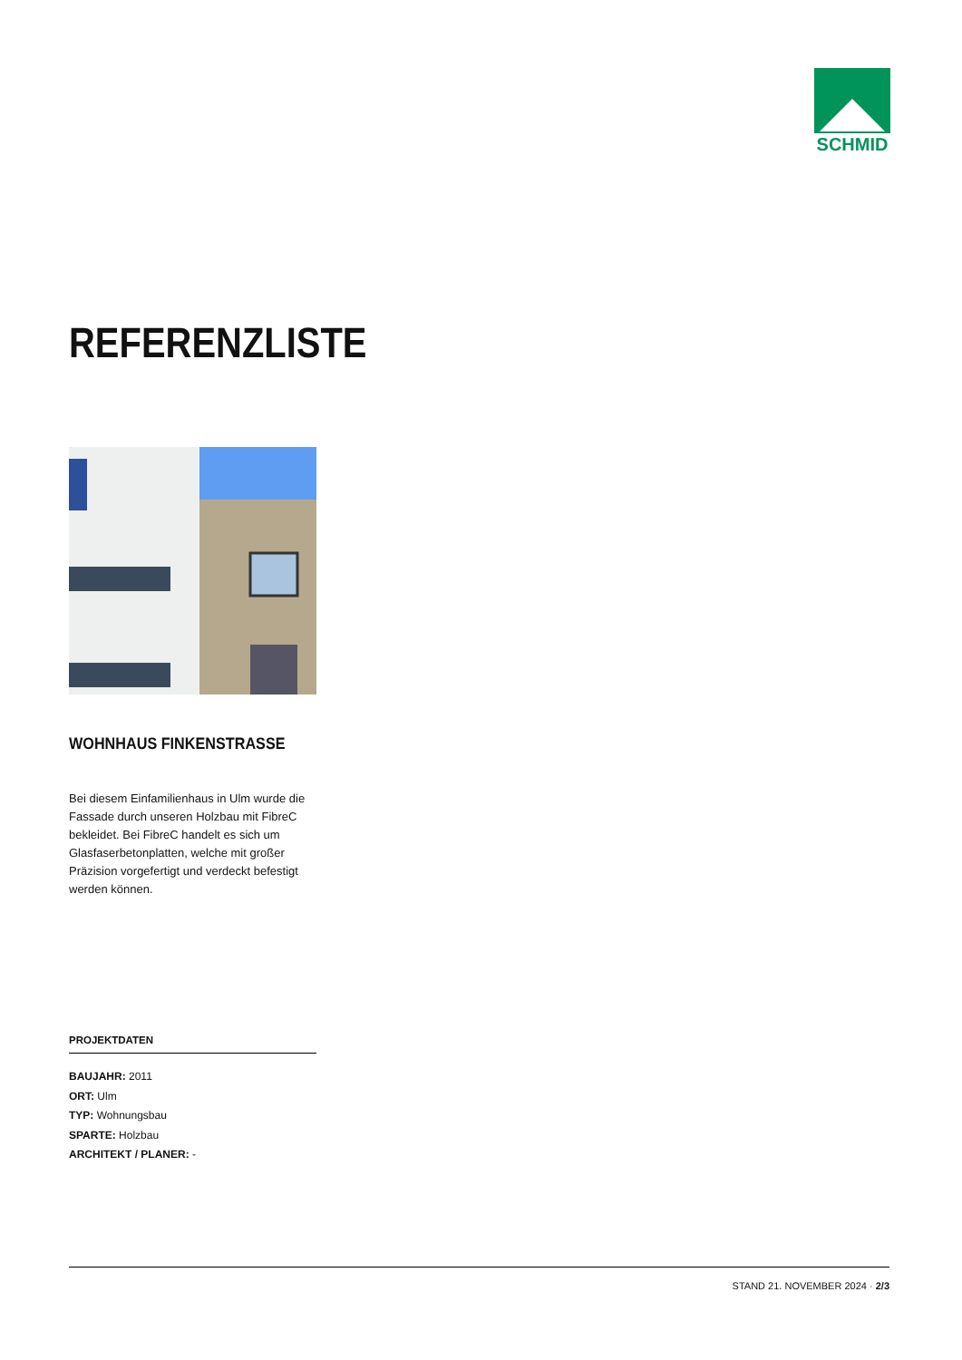SCHMID
REFERENZLISTE
WOHNHAUS FINKENSTRASSE
Bei diesem Einfamilienhaus in Ulm wurde die Fassade durch unseren Holzbau mit FibreC bekleidet. Bei FibreC handelt es sich um Glasfaserbetonplatten, welche mit großer Präzision vorgefertigt und verdeckt befestigt werden können.
PROJEKTDATEN
BAUJAHR: 2011
ORT: Ulm
TYP: Wohnungsbau
SPARTE: Holzbau
ARCHITEKT / PLANER: -
STAND 21. NOVEMBER 2024 · 2/3